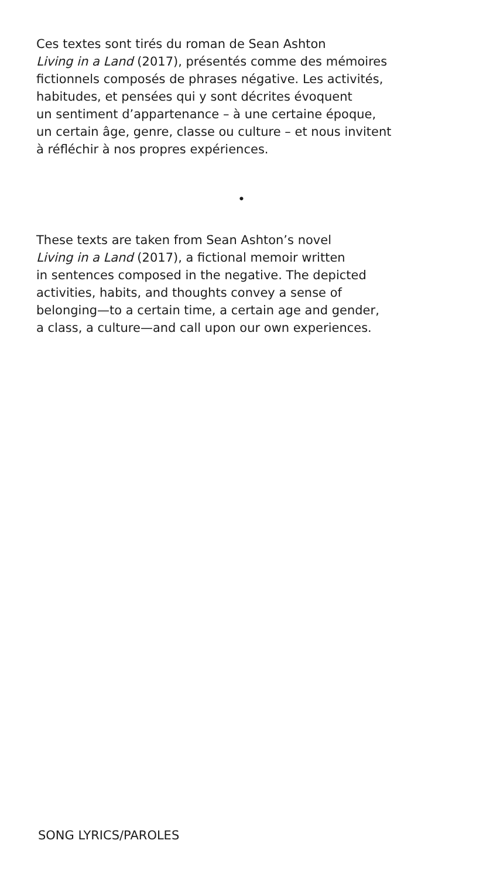Ces textes sont tirés du roman de Sean Ashton
Living in a Land (2017), présentés comme des mémoires
fictionnels composés de phrases négative. Les activités,
habitudes, et pensées qui y sont décrites évoquent
un sentiment d’appartenance – à une certaine époque,
un certain âge, genre, classe ou culture – et nous invitent
à réfléchir à nos propres expériences.
•
These texts are taken from Sean Ashton’s novel
Living in a Land (2017), a fictional memoir written
in sentences composed in the negative. The depicted
activities, habits, and thoughts convey a sense of
belonging—to a certain time, a certain age and gender,
a class, a culture—and call upon our own experiences.
SONG LYRICS/PAROLES